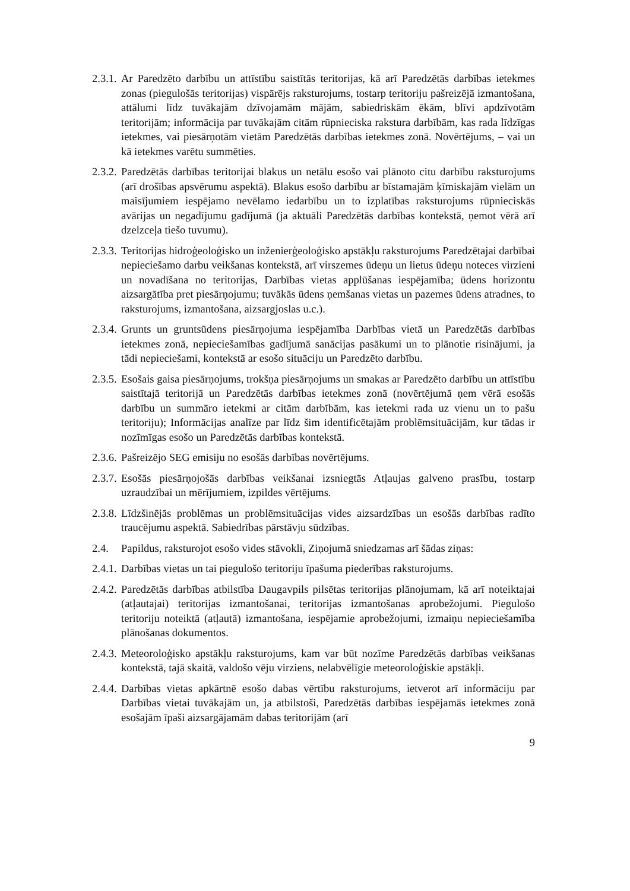2.3.1.
Ar Paredzēto darbību un attīstību saistītās teritorijas, kā arī Paredzētās darbības ietekmes zonas (piegulošās teritorijas) vispārējs raksturojums, tostarp teritoriju pašreizējā izmantošana, attālumi līdz tuvākajām dzīvojamām mājām, sabiedriskām ēkām, blīvi apdzīvotām teritorijām; informācija par tuvākajām citām rūpnieciska rakstura darbībām, kas rada līdzīgas ietekmes, vai piesārņotām vietām Paredzētās darbības ietekmes zonā. Novērtējums, – vai un kā ietekmes varētu summēties.
2.3.2.
Paredzētās darbības teritorijai blakus un netālu esošo vai plānoto citu darbību raksturojums (arī drošības apsvērumu aspektā). Blakus esošo darbību ar bīstamajām ķīmiskajām vielām un maisījumiem iespējamo nevēlamo iedarbību un to izplatības raksturojums rūpnieciskās avārijas un negadījumu gadījumā (ja aktuāli Paredzētās darbības kontekstā, ņemot vērā arī dzelzceļa tiešo tuvumu).
2.3.3.
Teritorijas hidroģeoloģisko un inženierģeoloģisko apstākļu raksturojums Paredzētajai darbībai nepieciešamo darbu veikšanas kontekstā, arī virszemes ūdeņu un lietus ūdeņu noteces virzieni un novadīšana no teritorijas, Darbības vietas applūšanas iespējamība; ūdens horizontu aizsargātība pret piesārņojumu; tuvākās ūdens ņemšanas vietas un pazemes ūdens atradnes, to raksturojums, izmantošana, aizsargjoslas u.c.).
2.3.4.
Grunts un gruntsūdens piesārņojuma iespējamība Darbības vietā un Paredzētās darbības ietekmes zonā, nepieciešamības gadījumā sanācijas pasākumi un to plānotie risinājumi, ja tādi nepieciešami, kontekstā ar esošo situāciju un Paredzēto darbību.
2.3.5.
Esošais gaisa piesārņojums, trokšņa piesārņojums un smakas ar Paredzēto darbību un attīstību saistītajā teritorijā un Paredzētās darbības ietekmes zonā (novērtējumā ņem vērā esošās darbību un summāro ietekmi ar citām darbībām, kas ietekmi rada uz vienu un to pašu teritoriju); Informācijas analīze par līdz šim identificētajām problēmsituācijām, kur tādas ir nozīmīgas esošo un Paredzētās darbības kontekstā.
2.3.6.
Pašreizējo SEG emisiju no esošās darbības novērtējums.
2.3.7.
Esošās piesārņojošās darbības veikšanai izsniegtās Atļaujas galveno prasību, tostarp uzraudzībai un mērījumiem, izpildes vērtējums.
2.3.8.
Līdzšinējās problēmas un problēmsituācijas vides aizsardzības un esošās darbības radīto traucējumu aspektā. Sabiedrības pārstāvju sūdzības.
2.4. Papildus, raksturojot esošo vides stāvokli, Ziņojumā sniedzamas arī šādas ziņas:
2.4.1.
Darbības vietas un tai piegulošo teritoriju īpašuma piederības raksturojums.
2.4.2.
Paredzētās darbības atbilstība Daugavpils pilsētas teritorijas plānojumam, kā arī noteiktajai (atļautajai) teritorijas izmantošanai, teritorijas izmantošanas aprobežojumi. Piegulošo teritoriju noteiktā (atļautā) izmantošana, iespējamie aprobežojumi, izmaiņu nepieciešamība plānošanas dokumentos.
2.4.3.
Meteoroloģisko apstākļu raksturojums, kam var būt nozīme Paredzētās darbības veikšanas kontekstā, tajā skaitā, valdošo vēju virziens, nelabvēlīgie meteoroloģiskie apstākļi.
2.4.4.
Darbības vietas apkārtnē esošo dabas vērtību raksturojums, ietverot arī informāciju par Darbības vietai tuvākajām un, ja atbilstoši, Paredzētās darbības iespējamās ietekmes zonā esošajām īpaši aizsargājamām dabas teritorijām (arī
9